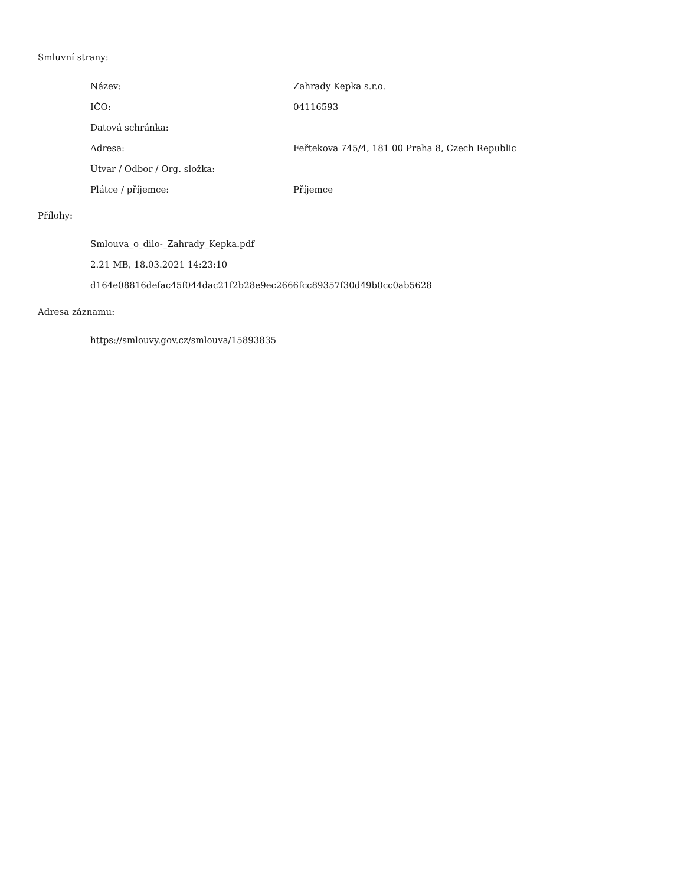Smluvní strany:
| Název: | Zahrady Kepka s.r.o. |
| IČO: | 04116593 |
| Datová schránka: | |
| Adresa: | Feřtekova 745/4, 181 00 Praha 8, Czech Republic |
| Útvar / Odbor / Org. složka: | |
| Plátce / příjemce: | Příjemce |
Přílohy:
Smlouva_o_dilo-_Zahrady_Kepka.pdf
2.21 MB, 18.03.2021 14:23:10
d164e08816defac45f044dac21f2b28e9ec2666fcc89357f30d49b0cc0ab5628
Adresa záznamu:
https://smlouvy.gov.cz/smlouva/15893835